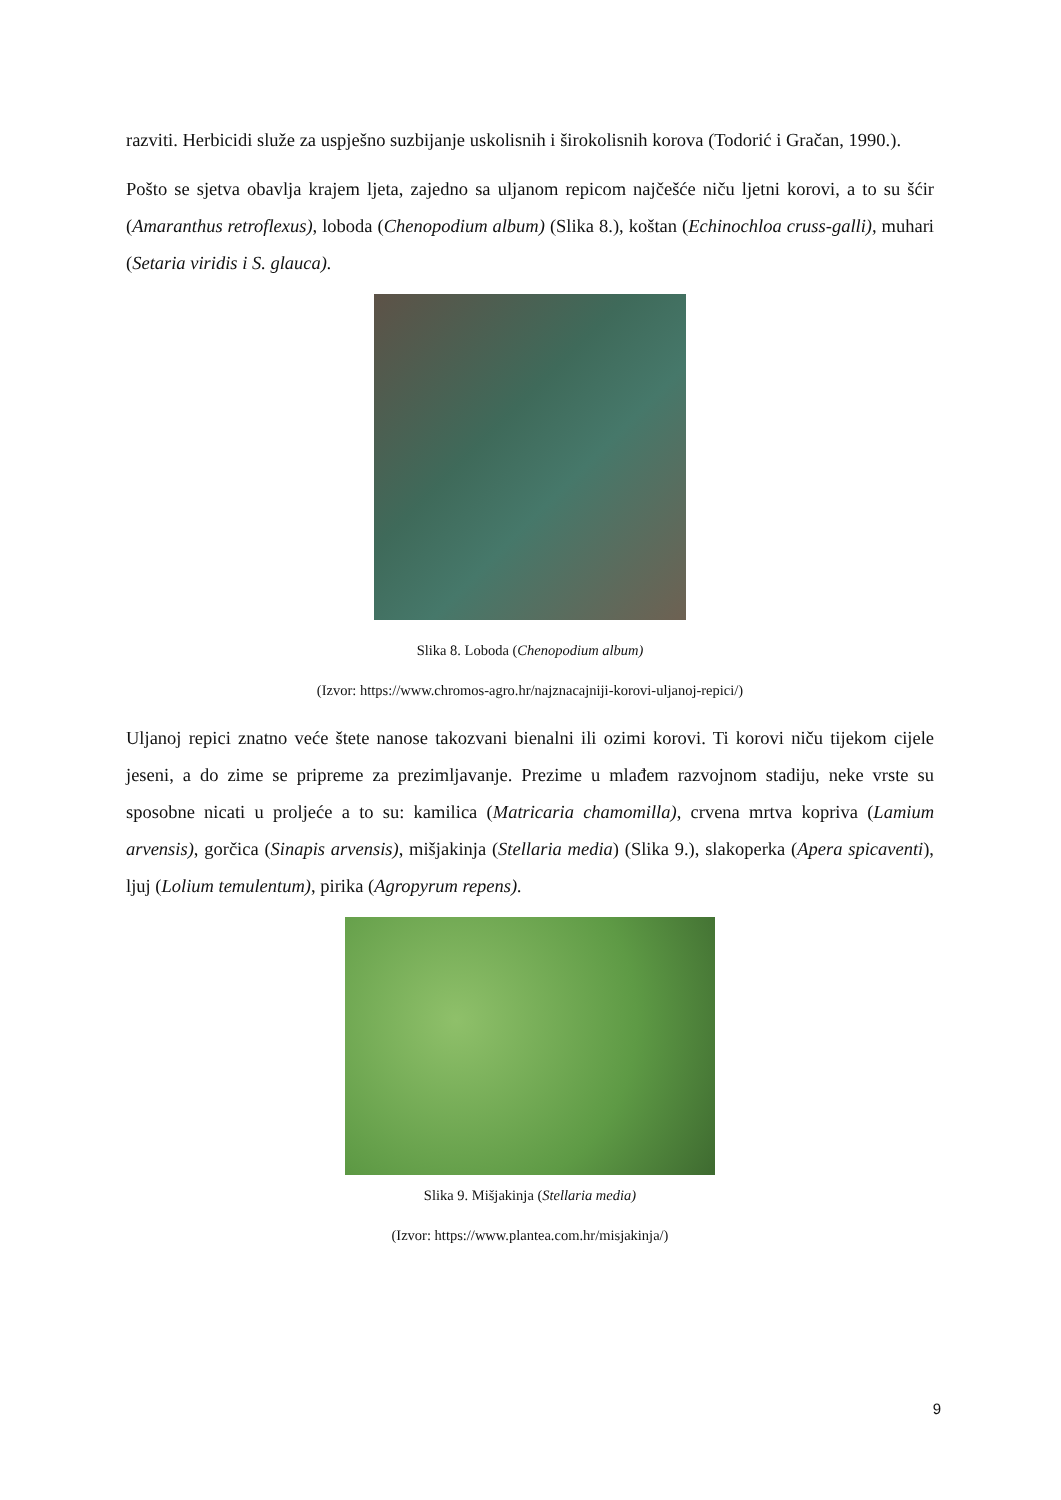razviti. Herbicidi služe za uspješno suzbijanje uskolisnih i širokolisnih korova (Todorić i Gračan, 1990.).
Pošto se sjetva obavlja krajem ljeta, zajedno sa uljanom repicom najčešće niču ljetni korovi, a to su šćir (Amaranthus retroflexus), loboda (Chenopodium album) (Slika 8.), koštan (Echinochloa cruss-galli), muhari (Setaria viridis i S. glauca).
Slika 8. Loboda (Chenopodium album)
(Izvor: https://www.chromos-agro.hr/najznacajniji-korovi-uljanoj-repici/)
Uljanoj repici znatno veće štete nanose takozvani bienalni ili ozimi korovi. Ti korovi niču tijekom cijele jeseni, a do zime se pripreme za prezimljavanje. Prezime u mlađem razvojnom stadiju, neke vrste su sposobne nicati u proljeće a to su: kamilica (Matricaria chamomilla), crvena mrtva kopriva (Lamium arvensis), gorčica (Sinapis arvensis), mišjakinja (Stellaria media) (Slika 9.), slakoperka (Apera spicaventi), ljuj (Lolium temulentum), pirika (Agropyrum repens).
Slika 9. Mišjakinja (Stellaria media)
(Izvor: https://www.plantea.com.hr/misjakinja/)
9